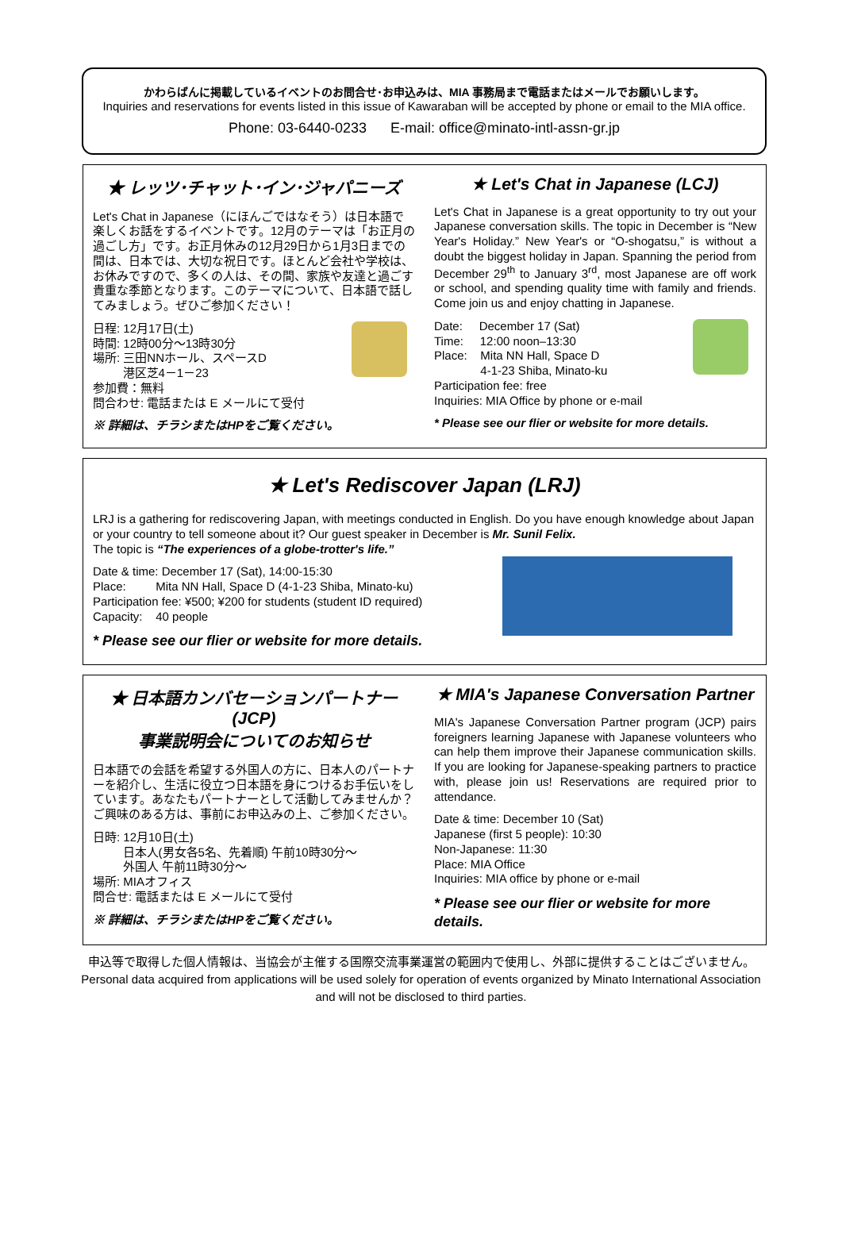かわらばんに掲載しているイベントのお問合せ･お申込みは、MIA 事務局まで電話またはメールでお願いします。
Inquiries and reservations for events listed in this issue of Kawaraban will be accepted by phone or email to the MIA office.
Phone: 03-6440-0233 E-mail: office@minato-intl-assn-gr.jp
★ レッツ･チャット･イン･ジャパニーズ
Let's Chat in Japanese（にほんごではなそう）は日本語で楽しくお話をするイベントです。12月のテーマは「お正月の過ごし方」です。お正月休みの12月29日から1月3日までの間は、日本では、大切な祝日です。ほとんど会社や学校は、お休みですので、多くの人は、その間、家族や友達と過ごす貴重な季節となります。このテーマについて、日本語で話してみましょう。ぜひご参加ください！
日程: 12月17日(土)
時間: 12時00分～13時30分
場所: 三田NNホール、スペースD
港区芝4－1－23
参加費：無料
問合わせ: 電話または E メールにて受付
※ 詳細は、チラシまたはHPをご覧ください。
★ Let's Chat in Japanese (LCJ)
Let's Chat in Japanese is a great opportunity to try out your Japanese conversation skills. The topic in December is “New Year's Holiday.” New Year's or “O-shogatsu,” is without a doubt the biggest holiday in Japan. Spanning the period from December 29<sup>th</sup> to January 3<sup>rd</sup>, most Japanese are off work or school, and spending quality time with family and friends. Come join us and enjoy chatting in Japanese.
Date: December 17 (Sat)
Time: 12:00 noon–13:30
Place: Mita NN Hall, Space D
4-1-23 Shiba, Minato-ku
Participation fee: free
Inquiries: MIA Office by phone or e-mail
* Please see our flier or website for more details.
★ Let's Rediscover Japan (LRJ)
LRJ is a gathering for rediscovering Japan, with meetings conducted in English. Do you have enough knowledge about Japan or your country to tell someone about it? Our guest speaker in December is Mr. Sunil Felix.
The topic is “The experiences of a globe-trotter's life.”
Date & time: December 17 (Sat), 14:00-15:30
Place: Mita NN Hall, Space D (4-1-23 Shiba, Minato-ku)
Participation fee: ¥500; ¥200 for students (student ID required)
Capacity: 40 people
* Please see our flier or website for more details.
★ 日本語カンバセーションパートナー(JCP)
事業説明会についてのお知らせ
日本語での会話を希望する外国人の方に、日本人のパートナーを紹介し、生活に役立つ日本語を身につけるお手伝いをしています。あなたもパートナーとして活動してみませんか？ご興味のある方は、事前にお申込みの上、ご参加ください。
日時: 12月10日(土)
日本人(男女各5名、先着順) 午前10時30分～
外国人 午前11時30分～
場所: MIAオフィス
問合せ: 電話または E メールにて受付
※ 詳細は、チラシまたはHPをご覧ください。
★ MIA's Japanese Conversation Partner
MIA's Japanese Conversation Partner program (JCP) pairs foreigners learning Japanese with Japanese volunteers who can help them improve their Japanese communication skills. If you are looking for Japanese-speaking partners to practice with, please join us! Reservations are required prior to attendance.
Date & time: December 10 (Sat)
Japanese (first 5 people): 10:30
Non-Japanese: 11:30
Place: MIA Office
Inquiries: MIA office by phone or e-mail
* Please see our flier or website for more details.
申込等で取得した個人情報は、当協会が主催する国際交流事業運営の範囲内で使用し、外部に提供することはございません。
Personal data acquired from applications will be used solely for operation of events organized by Minato International Association and will not be disclosed to third parties.